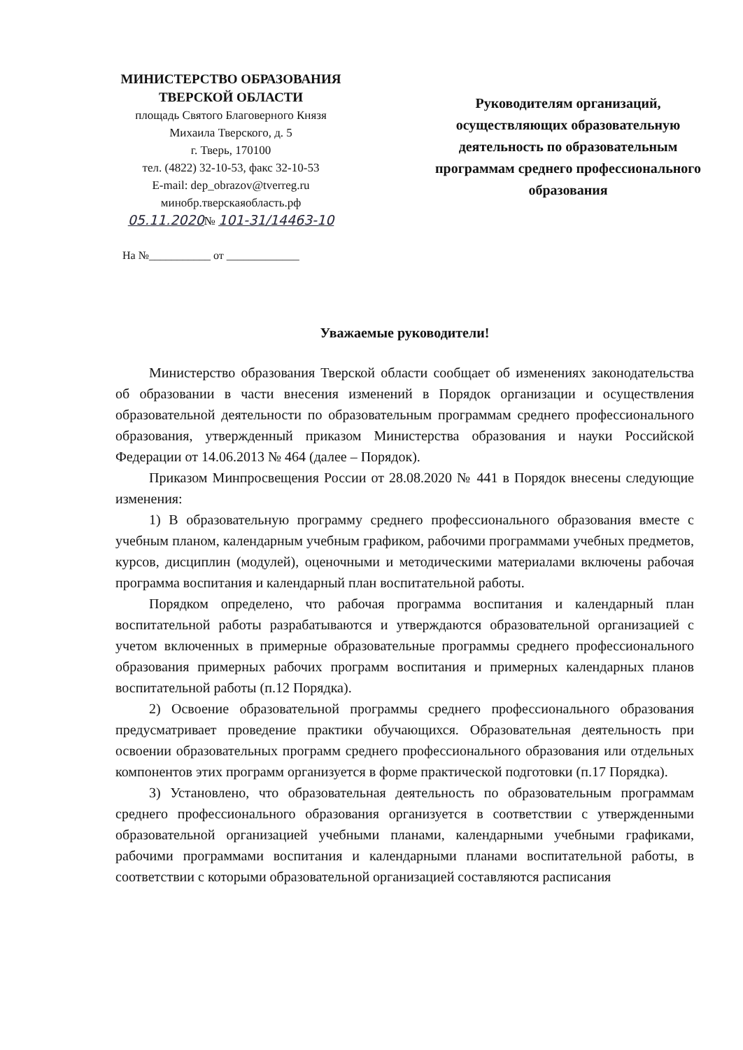МИНИСТЕРСТВО ОБРАЗОВАНИЯ
ТВЕРСКОЙ ОБЛАСТИ
площадь Святого Благоверного Князя
Михаила Тверского, д. 5
г. Тверь, 170100
тел. (4822) 32-10-53, факс 32-10-53
E-mail: dep_obrazov@tverreg.ru
минобр.тверскаяобласть.рф
05.11.2020№ 101-31/14463-10
Руководителям организаций, осуществляющих образовательную деятельность по образовательным программам среднего профессионального образования
На №___________ от _____________
Уважаемые руководители!
Министерство образования Тверской области сообщает об изменениях законодательства об образовании в части внесения изменений в Порядок организации и осуществления образовательной деятельности по образовательным программам среднего профессионального образования, утвержденный приказом Министерства образования и науки Российской Федерации от 14.06.2013 № 464 (далее – Порядок).
Приказом Минпросвещения России от 28.08.2020 № 441 в Порядок внесены следующие изменения:
1) В образовательную программу среднего профессионального образования вместе с учебным планом, календарным учебным графиком, рабочими программами учебных предметов, курсов, дисциплин (модулей), оценочными и методическими материалами включены рабочая программа воспитания и календарный план воспитательной работы.
Порядком определено, что рабочая программа воспитания и календарный план воспитательной работы разрабатываются и утверждаются образовательной организацией с учетом включенных в примерные образовательные программы среднего профессионального образования примерных рабочих программ воспитания и примерных календарных планов воспитательной работы (п.12 Порядка).
2) Освоение образовательной программы среднего профессионального образования предусматривает проведение практики обучающихся. Образовательная деятельность при освоении образовательных программ среднего профессионального образования или отдельных компонентов этих программ организуется в форме практической подготовки (п.17 Порядка).
3) Установлено, что образовательная деятельность по образовательным программам среднего профессионального образования организуется в соответствии с утвержденными образовательной организацией учебными планами, календарными учебными графиками, рабочими программами воспитания и календарными планами воспитательной работы, в соответствии с которыми образовательной организацией составляются расписания